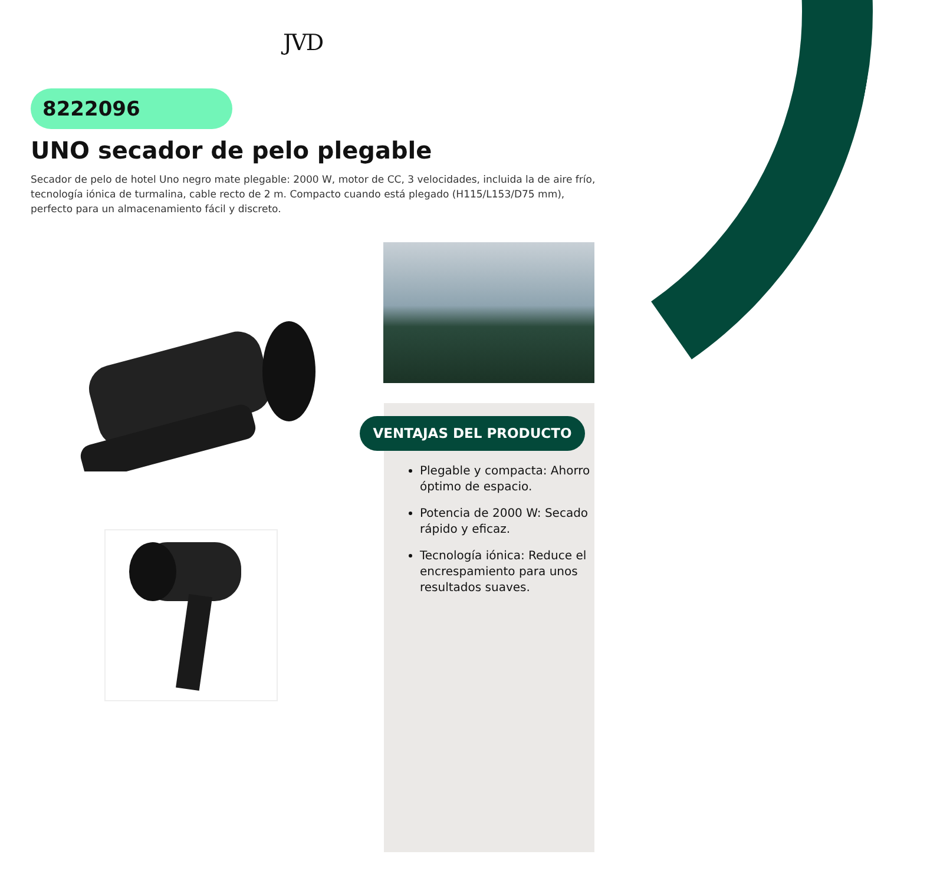JVD
8222096
UNO secador de pelo plegable
Secador de pelo de hotel Uno negro mate plegable: 2000 W, motor de CC, 3 velocidades, incluida la de aire frío, tecnología iónica de turmalina, cable recto de 2 m. Compacto cuando está plegado (H115/L153/D75 mm), perfecto para un almacenamiento fácil y discreto.
VENTAJAS DEL PRODUCTO
Plegable y compacta: Ahorro óptimo de espacio.
Potencia de 2000 W: Secado rápido y eficaz.
Tecnología iónica: Reduce el encrespamiento para unos resultados suaves.